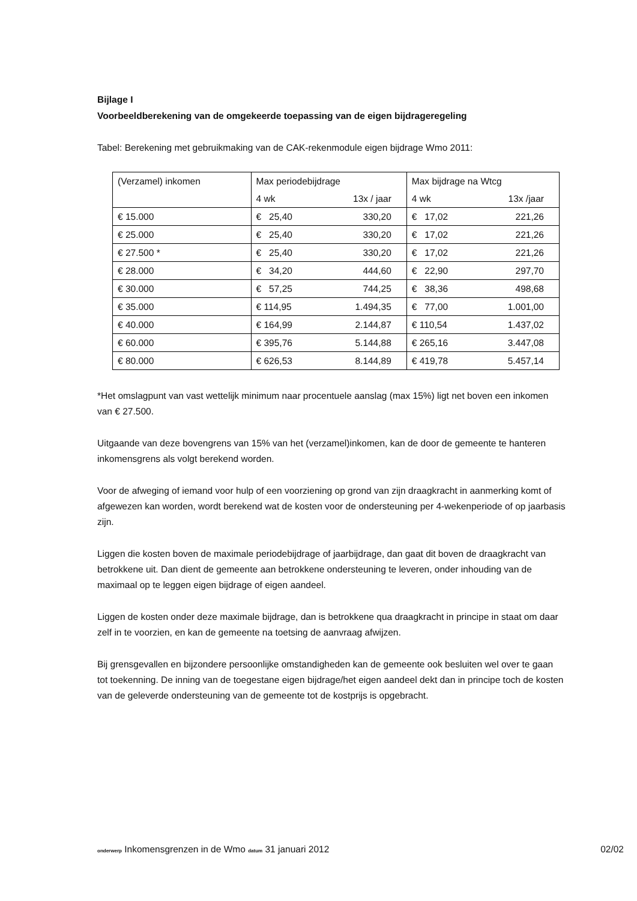Bijlage I
Voorbeeldberekening van de omgekeerde toepassing van de eigen bijdrageregeling
Tabel: Berekening met gebruikmaking van de CAK-rekenmodule eigen bijdrage Wmo 2011:
| (Verzamel) inkomen | Max periodebijdrage | | Max bijdrage na Wtcg | |
| | 4 wk | 13x / jaar | 4 wk | 13x /jaar |
| € 15.000 | € 25,40 | 330,20 | € 17,02 | 221,26 |
| € 25.000 | € 25,40 | 330,20 | € 17,02 | 221,26 |
| € 27.500 * | € 25,40 | 330,20 | € 17,02 | 221,26 |
| € 28.000 | € 34,20 | 444,60 | € 22,90 | 297,70 |
| € 30.000 | € 57,25 | 744,25 | € 38,36 | 498,68 |
| € 35.000 | € 114,95 | 1.494,35 | € 77,00 | 1.001,00 |
| € 40.000 | € 164,99 | 2.144,87 | € 110,54 | 1.437,02 |
| € 60.000 | € 395,76 | 5.144,88 | € 265,16 | 3.447,08 |
| € 80.000 | € 626,53 | 8.144,89 | € 419,78 | 5.457,14 |
*Het omslagpunt van vast wettelijk minimum naar procentuele aanslag (max 15%) ligt net boven een inkomen van € 27.500.
Uitgaande van deze bovengrens van 15% van het (verzamel)inkomen, kan de door de gemeente te hanteren inkomensgrens als volgt berekend worden.
Voor de afweging of iemand voor hulp of een voorziening op grond van zijn draagkracht in aanmerking komt of afgewezen kan worden, wordt berekend wat de kosten voor de ondersteuning per 4-wekenperiode of op jaarbasis zijn.
Liggen die kosten boven de maximale periodebijdrage of jaarbijdrage, dan gaat dit boven de draagkracht van betrokkene uit. Dan dient de gemeente aan betrokkene ondersteuning te leveren, onder inhouding van de maximaal op te leggen eigen bijdrage of eigen aandeel.
Liggen de kosten onder deze maximale bijdrage, dan is betrokkene qua draagkracht in principe in staat om daar zelf in te voorzien, en kan de gemeente na toetsing de aanvraag afwijzen.
Bij grensgevallen en bijzondere persoonlijke omstandigheden kan de gemeente ook besluiten wel over te gaan tot toekenning. De inning van de toegestane eigen bijdrage/het eigen aandeel dekt dan in principe toch de kosten van de geleverde ondersteuning van de gemeente tot de kostprijs is opgebracht.
onderwerp Inkomensgrenzen in de Wmo datum 31 januari 2012 02/02